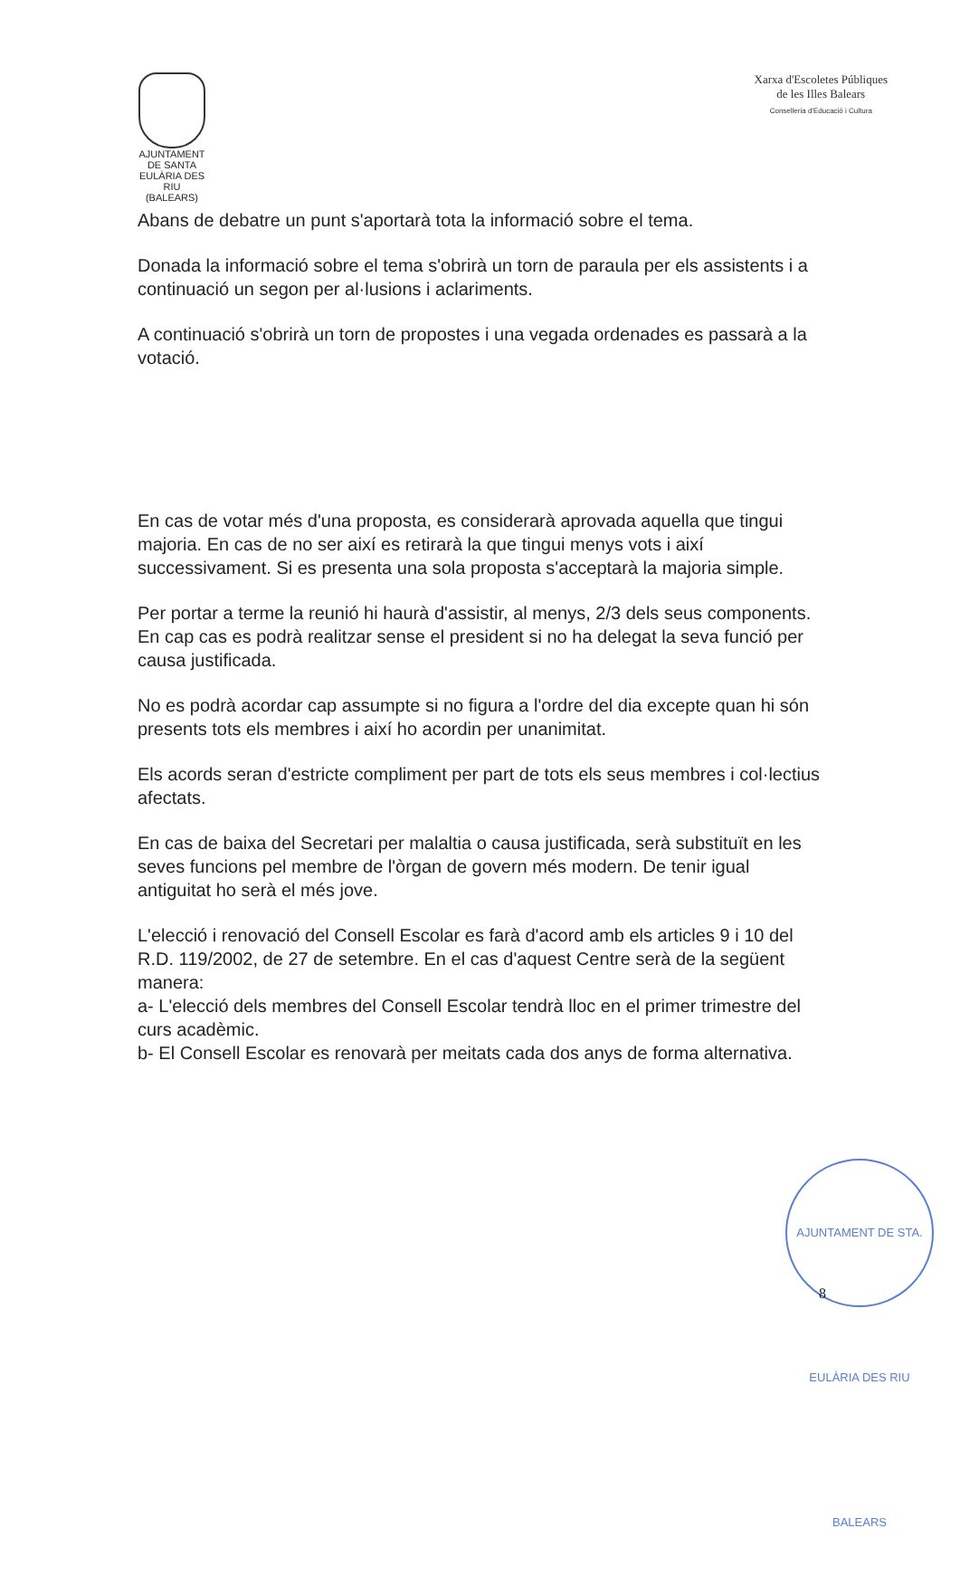AJUNTAMENT
DE SANTA EULÀRIA DES RIU
(BALEARS)
Xarxa d'Escoletes Públiques
de les Illes Balears
Conselleria d'Educació i Cultura
Abans de debatre un punt s'aportarà tota la informació sobre el tema.
Donada la informació sobre el tema s'obrirà un torn de paraula per els assistents i a continuació un segon per al·lusions i aclariments.
A continuació s'obrirà un torn de propostes i una vegada ordenades es passarà a la votació.
En cas de votar més d'una proposta, es considerarà aprovada aquella que tingui majoria. En cas de no ser així es retirarà la que tingui menys vots i així successivament. Si es presenta una sola proposta s'acceptarà la majoria simple.
Per portar a terme la reunió hi haurà d'assistir, al menys, 2/3 dels seus components. En cap cas es podrà realitzar sense el president si no ha delegat la seva funció per causa justificada.
No es podrà acordar cap assumpte si no figura a l'ordre del dia excepte quan hi són presents tots els membres i així ho acordin per unanimitat.
Els acords seran d'estricte compliment per part de tots els seus membres i col·lectius afectats.
En cas de baixa del Secretari per malaltia o causa justificada, serà substituït en les seves funcions pel membre de l'òrgan de govern més modern. De tenir igual antiguitat ho serà el més jove.
L'elecció i renovació del Consell Escolar es farà d'acord amb els articles 9 i 10 del R.D. 119/2002, de 27 de setembre. En el cas d'aquest Centre serà de la següent manera:
a- L'elecció dels membres del Consell Escolar tendrà lloc en el primer trimestre del curs acadèmic.
b- El Consell Escolar es renovarà per meitats cada dos anys de forma alternativa.
AJUNTAMENT DE STA. EULÀRIA DES RIU BALEARS
8